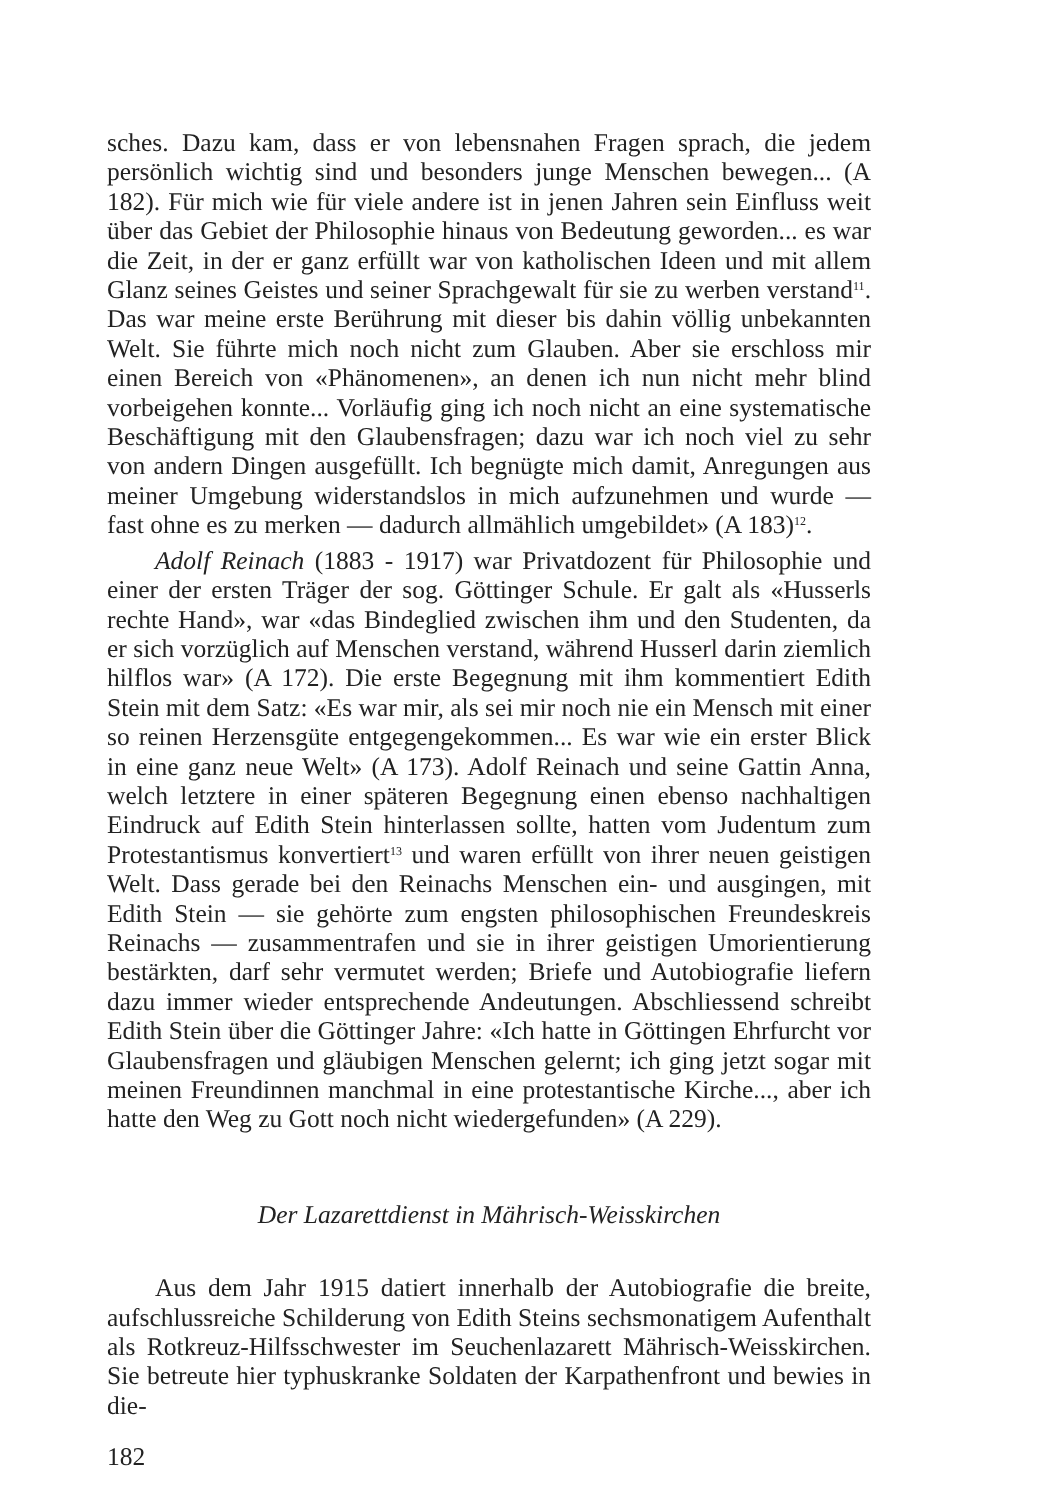sches. Dazu kam, dass er von lebensnahen Fragen sprach, die jedem persönlich wichtig sind und besonders junge Menschen bewegen... (A 182). Für mich wie für viele andere ist in jenen Jahren sein Einfluss weit über das Gebiet der Philosophie hinaus von Bedeutung geworden... es war die Zeit, in der er ganz erfüllt war von katholischen Ideen und mit allem Glanz seines Geistes und seiner Sprachgewalt für sie zu werben verstand<sup>11</sup>. Das war meine erste Berührung mit dieser bis dahin völlig unbekannten Welt. Sie führte mich noch nicht zum Glauben. Aber sie erschloss mir einen Bereich von «Phänomenen», an denen ich nun nicht mehr blind vorbeigehen konnte... Vorläufig ging ich noch nicht an eine systematische Beschäftigung mit den Glaubensfragen; dazu war ich noch viel zu sehr von andern Dingen ausgefüllt. Ich begnügte mich damit, Anregungen aus meiner Umgebung widerstandslos in mich aufzunehmen und wurde — fast ohne es zu merken — dadurch allmählich umgebildet» (A 183)<sup>12</sup>.
Adolf Reinach (1883 - 1917) war Privatdozent für Philosophie und einer der ersten Träger der sog. Göttinger Schule. Er galt als «Husserls rechte Hand», war «das Bindeglied zwischen ihm und den Studenten, da er sich vorzüglich auf Menschen verstand, während Husserl darin ziemlich hilflos war» (A 172). Die erste Begegnung mit ihm kommentiert Edith Stein mit dem Satz: «Es war mir, als sei mir noch nie ein Mensch mit einer so reinen Herzensgüte entgegengekommen... Es war wie ein erster Blick in eine ganz neue Welt» (A 173). Adolf Reinach und seine Gattin Anna, welch letztere in einer späteren Begegnung einen ebenso nachhaltigen Eindruck auf Edith Stein hinterlassen sollte, hatten vom Judentum zum Protestantismus konvertiert<sup>13</sup> und waren erfüllt von ihrer neuen geistigen Welt. Dass gerade bei den Reinachs Menschen ein- und ausgingen, mit Edith Stein — sie gehörte zum engsten philosophischen Freundeskreis Reinachs — zusammentrafen und sie in ihrer geistigen Umorientierung bestärkten, darf sehr vermutet werden; Briefe und Autobiografie liefern dazu immer wieder entsprechende Andeutungen. Abschliessend schreibt Edith Stein über die Göttinger Jahre: «Ich hatte in Göttingen Ehrfurcht vor Glaubensfragen und gläubigen Menschen gelernt; ich ging jetzt sogar mit meinen Freundinnen manchmal in eine protestantische Kirche..., aber ich hatte den Weg zu Gott noch nicht wiedergefunden» (A 229).
Der Lazarettdienst in Mährisch-Weisskirchen
Aus dem Jahr 1915 datiert innerhalb der Autobiografie die breite, aufschlussreiche Schilderung von Edith Steins sechsmonatigem Aufenthalt als Rotkreuz-Hilfsschwester im Seuchenlazarett Mährisch-Weisskirchen. Sie betreute hier typhuskranke Soldaten der Karpathenfront und bewies in die-
182